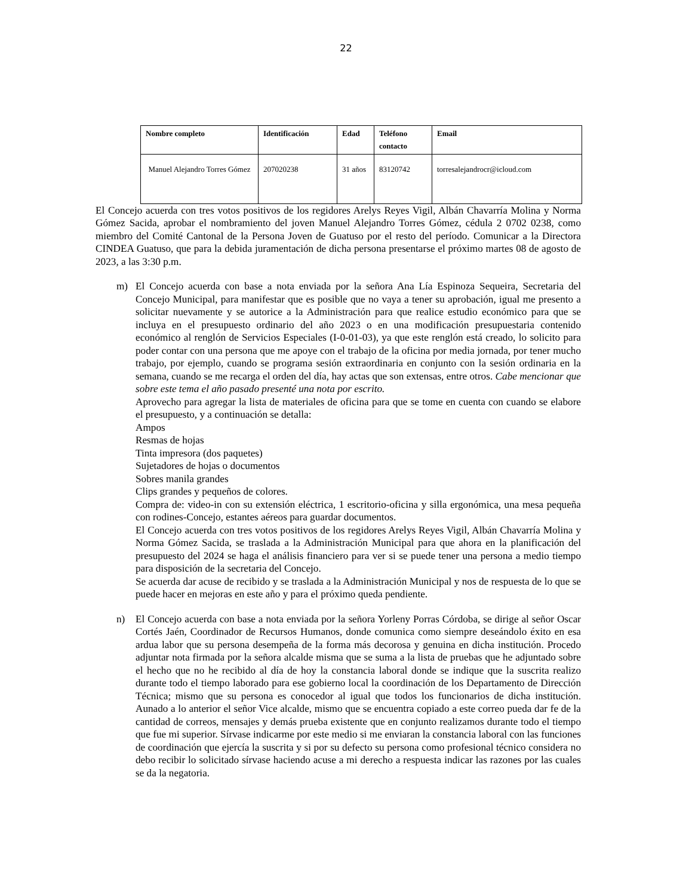22
| Nombre completo | Identificación | Edad | Teléfono contacto | Email |
| --- | --- | --- | --- | --- |
| Manuel Alejandro Torres Gómez | 207020238 | 31 años | 83120742 | torresalejandrocr@icloud.com |
El Concejo acuerda con tres votos positivos de los regidores Arelys Reyes Vigil, Albán Chavarría Molina y Norma Gómez Sacida, aprobar el nombramiento del joven Manuel Alejandro Torres Gómez, cédula 2 0702 0238, como miembro del Comité Cantonal de la Persona Joven de Guatuso por el resto del período. Comunicar a la Directora CINDEA Guatuso, que para la debida juramentación de dicha persona presentarse el próximo martes 08 de agosto de 2023, a las 3:30 p.m.
m) El Concejo acuerda con base a nota enviada por la señora Ana Lía Espinoza Sequeira, Secretaria del Concejo Municipal, para manifestar que es posible que no vaya a tener su aprobación, igual me presento a solicitar nuevamente y se autorice a la Administración para que realice estudio económico para que se incluya en el presupuesto ordinario del año 2023 o en una modificación presupuestaria contenido económico al renglón de Servicios Especiales (I-0-01-03), ya que este renglón está creado, lo solicito para poder contar con una persona que me apoye con el trabajo de la oficina por media jornada, por tener mucho trabajo, por ejemplo, cuando se programa sesión extraordinaria en conjunto con la sesión ordinaria en la semana, cuando se me recarga el orden del día, hay actas que son extensas, entre otros. Cabe mencionar que sobre este tema el año pasado presenté una nota por escrito.
Aprovecho para agregar la lista de materiales de oficina para que se tome en cuenta con cuando se elabore el presupuesto, y a continuación se detalla:
Ampos
Resmas de hojas
Tinta impresora (dos paquetes)
Sujetadores de hojas o documentos
Sobres manila grandes
Clips grandes y pequeños de colores.
Compra de: video-in con su extensión eléctrica, 1 escritorio-oficina y silla ergonómica, una mesa pequeña con rodines-Concejo, estantes aéreos para guardar documentos.
El Concejo acuerda con tres votos positivos de los regidores Arelys Reyes Vigil, Albán Chavarría Molina y Norma Gómez Sacida, se traslada a la Administración Municipal para que ahora en la planificación del presupuesto del 2024 se haga el análisis financiero para ver si se puede tener una persona a medio tiempo para disposición de la secretaria del Concejo.
Se acuerda dar acuse de recibido y se traslada a la Administración Municipal y nos de respuesta de lo que se puede hacer en mejoras en este año y para el próximo queda pendiente.
n) El Concejo acuerda con base a nota enviada por la señora Yorleny Porras Córdoba, se dirige al señor Oscar Cortés Jaén, Coordinador de Recursos Humanos, donde comunica como siempre deseándolo éxito en esa ardua labor que su persona desempeña de la forma más decorosa y genuina en dicha institución. Procedo adjuntar nota firmada por la señora alcalde misma que se suma a la lista de pruebas que he adjuntado sobre el hecho que no he recibido al día de hoy la constancia laboral donde se indique que la suscrita realizo durante todo el tiempo laborado para ese gobierno local la coordinación de los Departamento de Dirección Técnica; mismo que su persona es conocedor al igual que todos los funcionarios de dicha institución. Aunado a lo anterior el señor Vice alcalde, mismo que se encuentra copiado a este correo pueda dar fe de la cantidad de correos, mensajes y demás prueba existente que en conjunto realizamos durante todo el tiempo que fue mi superior. Sírvase indicarme por este medio si me enviaran la constancia laboral con las funciones de coordinación que ejercía la suscrita y si por su defecto su persona como profesional técnico considera no debo recibir lo solicitado sírvase haciendo acuse a mi derecho a respuesta indicar las razones por las cuales se da la negatoria.